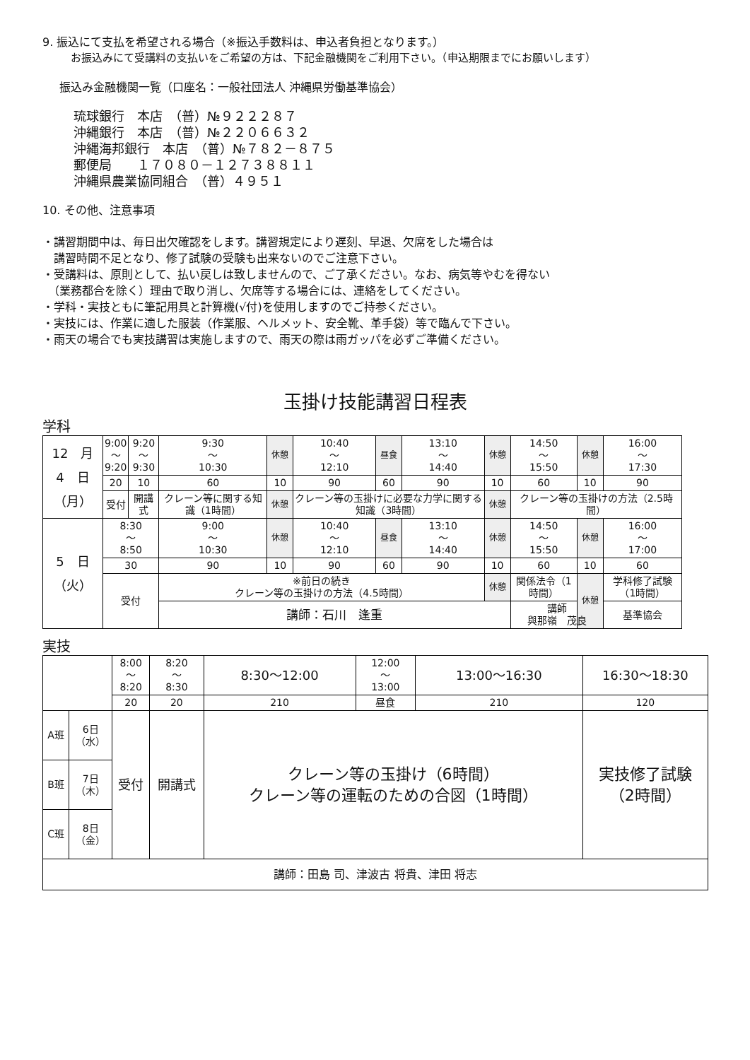9. 振込にて支払を希望される場合（※振込手数料は、申込者負担となります。）
お振込みにて受講料の支払いをご希望の方は、下記金融機関をご利用下さい。（申込期限までにお願いします）
振込み金融機関一覧（口座名：一般社団法人 沖縄県労働基準協会）
琉球銀行　本店　（普）№９２２２８７
沖縄銀行　本店　（普）№２２０６６３２
沖縄海邦銀行　本店　（普）№７８２－８７５
郵便局　　１７０８０－１２７３８８１１
沖縄県農業協同組合　（普）４９５１
10. その他、注意事項
・講習期間中は、毎日出欠確認をします。講習規定により遅刻、早退、欠席をした場合は
　講習時間不足となり、修了試験の受験も出来ないのでご注意下さい。
・受講料は、原則として、払い戻しは致しませんので、ご了承ください。なお、病気等やむを得ない
　（業務都合を除く）理由で取り消し、欠席等する場合には、連絡をしてください。
・学科・実技ともに筆記用具と計算機(√付)を使用しますのでご持参ください。
・実技には、作業に適した服装（作業服、ヘルメット、安全靴、革手袋）等で臨んで下さい。
・雨天の場合でも実技講習は実施しますので、雨天の際は雨ガッパを必ずご準備ください。
玉掛け技能講習日程表
学科
| 12 月 4 日 （月） | 9:00 ～ 9:20 | 9:20 ～ 9:30 | 9:30 ～ 10:30 | 休憩 | 10:40 ～ 12:10 | 昼食 | 13:10 ～ 14:40 | 休憩 | 14:50 ～ 15:50 | 休憩 | 16:00 ～ 17:30 |
| | 20 | 10 | 60 | 10 | 90 | 60 | 90 | 10 | 60 | 10 | 90 |
| | 受付 | 開講式 | クレーン等に関する知識（1時間） | 休憩 | クレーン等の玉掛けに必要な力学に関する知識（3時間） | | | 休憩 | クレーン等の玉掛けの方法（2.5時間） | | |
| 5 日 （火） | 8:30 ～ 8:50 | | 9:00 ～ 10:30 | 休憩 | 10:40 ～ 12:10 | 昼食 | 13:10 ～ 14:40 | 休憩 | 14:50 ～ 15:50 | 休憩 | 16:00 ～ 17:00 |
| | 30 | | 90 | 10 | 90 | 60 | 90 | 10 | 60 | 10 | 60 |
| | 受付 | | ※前日の続き クレーン等の玉掛けの方法（4.5時間） | | | | | 休憩 | 関係法令（1時間） | 休憩 | 学科修了試験（1時間） |
| | | | 講師：石川 逢重 | | | | | | 講師 與那嶺 茂良 | | 基準協会 |
実技
| | | 8:00 ～ 8:20 | 8:20 ～ 8:30 | 8:30～12:00 | 12:00 ～ 13:00 | 13:00～16:30 | 16:30～18:30 |
| | | 20 | 20 | 210 | 昼食 | 210 | 120 |
| A班 | 6日 （水） | 受付 | 開講式 | クレーン等の玉掛け（6時間） クレーン等の運転のための合図（1時間） | | | 実技修了試験 （2時間） |
| B班 | 7日 （木） | | | | | | |
| C班 | 8日 （金） | | | | | | |
| 講師：田島 司、津波古 将貴、津田 将志 | | | | | | | |